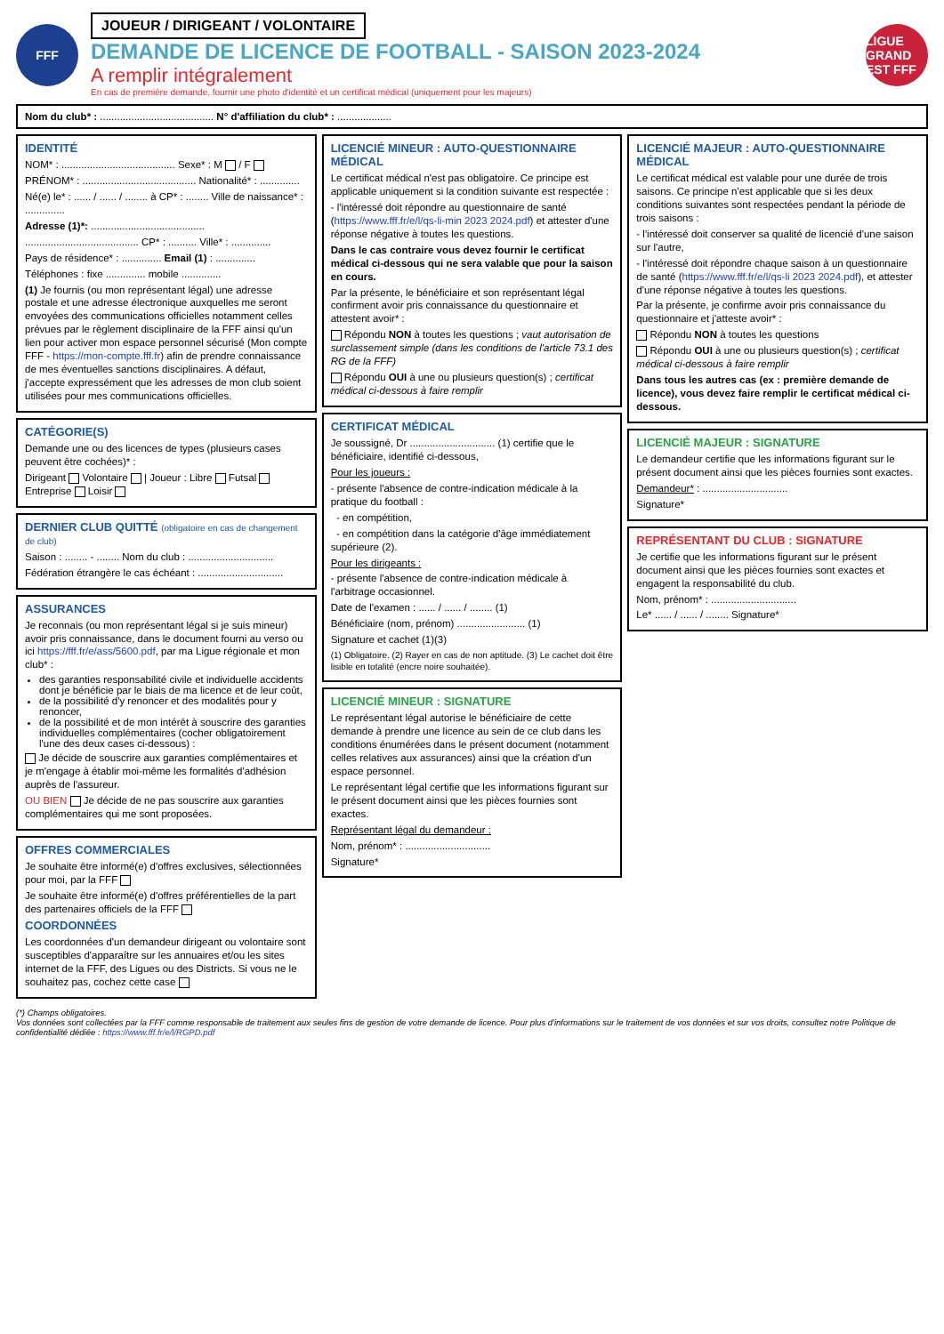FFF
JOUEUR / DIRIGEANT / VOLONTAIRE
DEMANDE DE LICENCE DE FOOTBALL - SAISON 2023-2024
A remplir intégralement
En cas de première demande, fournir une photo d'identité et un certificat médical (uniquement pour les majeurs)
LIGUE GRAND EST FFF
Nom du club* : ........................................ N° d'affiliation du club* : ...................
IDENTITÉ
NOM* : ........................................ Sexe* : M / F
PRÉNOM* : ........................................ Nationalité* : ..............
Né(e) le* : ...... / ...... / ........ à CP* : ........ Ville de naissance* : ..............
Adresse (1)*: ........................................
........................................ CP* : .......... Ville* : ..............
Pays de résidence* : .............. Email (1) : ..............
Téléphones : fixe .............. mobile ..............
(1) Je fournis (ou mon représentant légal) une adresse postale et une adresse électronique auxquelles me seront envoyées des communications officielles notamment celles prévues par le règlement disciplinaire de la FFF ainsi qu'un lien pour activer mon espace personnel sécurisé (Mon compte FFF - https://mon-compte.fff.fr) afin de prendre connaissance de mes éventuelles sanctions disciplinaires. A défaut, j'accepte expressément que les adresses de mon club soient utilisées pour mes communications officielles.
CATÉGORIE(S)
Demande une ou des licences de types (plusieurs cases peuvent être cochées)* :
Dirigeant Volontaire | Joueur : Libre Futsal Entreprise Loisir
DERNIER CLUB QUITTÉ (obligatoire en cas de changement de club)
Saison : ........ - ........ Nom du club : ..............................
Fédération étrangère le cas échéant : ..............................
ASSURANCES
Je reconnais (ou mon représentant légal si je suis mineur) avoir pris connaissance, dans le document fourni au verso ou ici https://fff.fr/e/ass/5600.pdf, par ma Ligue régionale et mon club* :
des garanties responsabilité civile et individuelle accidents dont je bénéficie par le biais de ma licence et de leur coût,
de la possibilité d'y renoncer et des modalités pour y renoncer,
de la possibilité et de mon intérêt à souscrire des garanties individuelles complémentaires (cocher obligatoirement l'une des deux cases ci-dessous) :
Je décide de souscrire aux garanties complémentaires et je m'engage à établir moi-même les formalités d'adhésion auprès de l'assureur.
OU BIEN Je décide de ne pas souscrire aux garanties complémentaires qui me sont proposées.
OFFRES COMMERCIALES
Je souhaite être informé(e) d'offres exclusives, sélectionnées pour moi, par la FFF
Je souhaite être informé(e) d'offres préférentielles de la part des partenaires officiels de la FFF
COORDONNÉES
Les coordonnées d'un demandeur dirigeant ou volontaire sont susceptibles d'apparaître sur les annuaires et/ou les sites internet de la FFF, des Ligues ou des Districts. Si vous ne le souhaitez pas, cochez cette case
LICENCIÉ MINEUR : AUTO-QUESTIONNAIRE MÉDICAL
Le certificat médical n'est pas obligatoire. Ce principe est applicable uniquement si la condition suivante est respectée :
- l'intéressé doit répondre au questionnaire de santé (https://www.fff.fr/e/l/qs-li-min 2023 2024.pdf) et attester d'une réponse négative à toutes les questions.
Dans le cas contraire vous devez fournir le certificat médical ci-dessous qui ne sera valable que pour la saison en cours.
Par la présente, le bénéficiaire et son représentant légal confirment avoir pris connaissance du questionnaire et attestent avoir* :
Répondu NON à toutes les questions ; vaut autorisation de surclassement simple (dans les conditions de l'article 73.1 des RG de la FFF)
Répondu OUI à une ou plusieurs question(s) ; certificat médical ci-dessous à faire remplir
CERTIFICAT MÉDICAL
Je soussigné, Dr .............................. (1) certifie que le bénéficiaire, identifié ci-dessous,
Pour les joueurs :
- présente l'absence de contre-indication médicale à la pratique du football :
- en compétition,
- en compétition dans la catégorie d'âge immédiatement supérieure (2).
Pour les dirigeants :
- présente l'absence de contre-indication médicale à l'arbitrage occasionnel.
Date de l'examen : ...... / ...... / ........ (1)
Bénéficiaire (nom, prénom) ........................ (1)
Signature et cachet (1)(3)
(1) Obligatoire. (2) Rayer en cas de non aptitude. (3) Le cachet doit être lisible en totalité (encre noire souhaitée).
LICENCIÉ MINEUR : SIGNATURE
Le représentant légal autorise le bénéficiaire de cette demande à prendre une licence au sein de ce club dans les conditions énumérées dans le présent document (notamment celles relatives aux assurances) ainsi que la création d'un espace personnel.
Le représentant légal certifie que les informations figurant sur le présent document ainsi que les pièces fournies sont exactes.
Représentant légal du demandeur :
Nom, prénom* : ..............................
Signature*
LICENCIÉ MAJEUR : AUTO-QUESTIONNAIRE MÉDICAL
Le certificat médical est valable pour une durée de trois saisons. Ce principe n'est applicable que si les deux conditions suivantes sont respectées pendant la période de trois saisons :
- l'intéressé doit conserver sa qualité de licencié d'une saison sur l'autre,
- l'intéressé doit répondre chaque saison à un questionnaire de santé (https://www.fff.fr/e/l/qs-li 2023 2024.pdf), et attester d'une réponse négative à toutes les questions.
Par la présente, je confirme avoir pris connaissance du questionnaire et j'atteste avoir* :
Répondu NON à toutes les questions
Répondu OUI à une ou plusieurs question(s) ; certificat médical ci-dessous à faire remplir
Dans tous les autres cas (ex : première demande de licence), vous devez faire remplir le certificat médical ci-dessous.
LICENCIÉ MAJEUR : SIGNATURE
Le demandeur certifie que les informations figurant sur le présent document ainsi que les pièces fournies sont exactes.
Demandeur* : ..............................
Signature*
REPRÉSENTANT DU CLUB : SIGNATURE
Je certifie que les informations figurant sur le présent document ainsi que les pièces fournies sont exactes et engagent la responsabilité du club.
Nom, prénom* : ..............................
Le* ...... / ...... / ........ Signature*
(*) Champs obligatoires.
Vos données sont collectées par la FFF comme responsable de traitement aux seules fins de gestion de votre demande de licence. Pour plus d'informations sur le traitement de vos données et sur vos droits, consultez notre Politique de confidentialité dédiée : https://www.fff.fr/e/l/RGPD.pdf